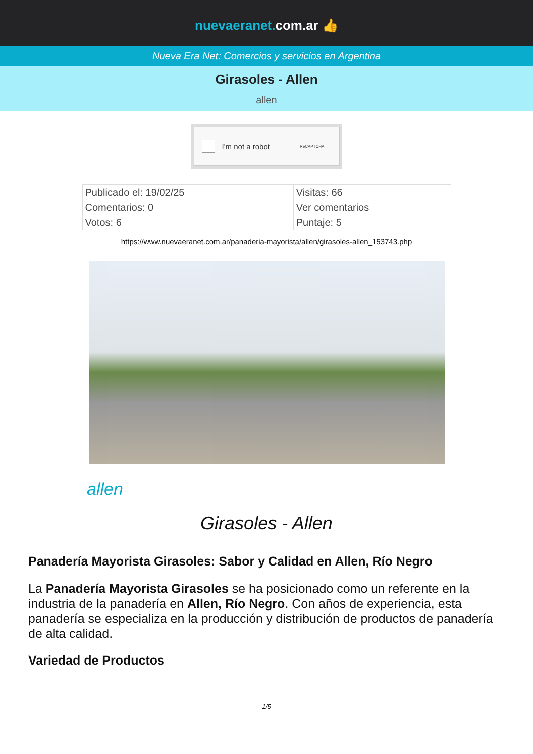nuevaeranet. com.ar 👍
Nueva Era Net: Comercios y servicios en Argentina
Girasoles - Allen
allen
I'm not a robot ReCAPTCHA
| Publicado el: 19/02/25 | Visitas: 66 |
| Comentarios: 0 | Ver comentarios |
| Votos: 6 | Puntaje: 5 |
https://www.nuevaeranet.com.ar/panaderia-mayorista/allen/girasoles-allen_153743.php
allen
Girasoles - Allen
Panadería Mayorista Girasoles: Sabor y Calidad en Allen, Río Negro
La Panadería Mayorista Girasoles se ha posicionado como un referente en la industria de la panadería en Allen, Río Negro. Con años de experiencia, esta panadería se especializa en la producción y distribución de productos de panadería de alta calidad.
Variedad de Productos
1/5